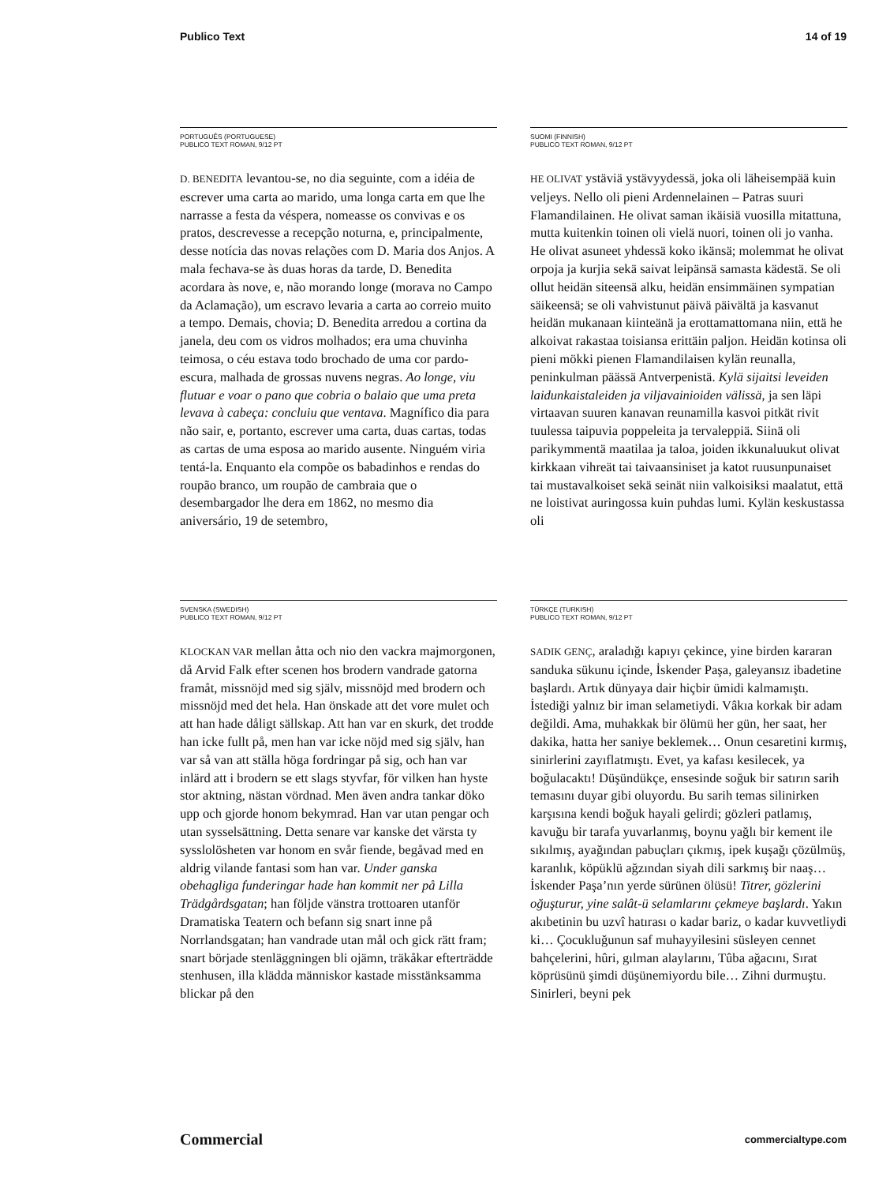Publico Text 14 of 19
PORTUGUÊS (PORTUGUESE)
PUBLICO TEXT ROMAN, 9/12 PT
D. BENEDITA levantou-se, no dia seguinte, com a idéia de escrever uma carta ao marido, uma longa carta em que lhe narrasse a festa da véspera, nomeasse os convivas e os pratos, descrevesse a recepção noturna, e, principalmente, desse notícia das novas relações com D. Maria dos Anjos. A mala fechava-se às duas horas da tarde, D. Benedita acordara às nove, e, não morando longe (morava no Campo da Aclamação), um escravo levaria a carta ao correio muito a tempo. Demais, chovia; D. Benedita arredou a cortina da janela, deu com os vidros molhados; era uma chuvinha teimosa, o céu estava todo brochado de uma cor pardo-escura, malhada de grossas nuvens negras. Ao longe, viu flutuar e voar o pano que cobria o balaio que uma preta levava à cabeça: concluiu que ventava. Magnífico dia para não sair, e, portanto, escrever uma carta, duas cartas, todas as cartas de uma esposa ao marido ausente. Ninguém viria tentá-la. Enquanto ela compõe os babadinhos e rendas do roupão branco, um roupão de cambraia que o desembargador lhe dera em 1862, no mesmo dia aniversário, 19 de setembro,
SUOMI (FINNISH)
PUBLICO TEXT ROMAN, 9/12 PT
HE OLIVAT ystäviä ystävyydessä, joka oli läheisempää kuin veljeys. Nello oli pieni Ardennelainen – Patras suuri Flamandilainen. He olivat saman ikäisiä vuosilla mitattuna, mutta kuitenkin toinen oli vielä nuori, toinen oli jo vanha. He olivat asuneet yhdessä koko ikänsä; molemmat he olivat orpoja ja kurjia sekä saivat leipänsä samasta kädestä. Se oli ollut heidän siteensä alku, heidän ensimmäinen sympatian säikeensä; se oli vahvistunut päivä päivältä ja kasvanut heidän mukanaan kiinteänä ja erottamattomana niin, että he alkoivat rakastaa toisiansa erittäin paljon. Heidän kotinsa oli pieni mökki pienen Flamandilaisen kylän reunalla, peninkulman päässä Antverpenistä. Kylä sijaitsi leveiden laidunkaistaleiden ja viljavainioiden välissä, ja sen läpi virtaavan suuren kanavan reunamilla kasvoi pitkät rivit tuulessa taipuvia poppeleita ja tervaleppiä. Siinä oli parikymmentä maatilaa ja taloa, joiden ikkunaluukut olivat kirkkaan vihreät tai taivaansiniset ja katot ruusunpunaiset tai mustavalkoiset sekä seinät niin valkoisiksi maalatut, että ne loistivat auringossa kuin puhdas lumi. Kylän keskustassa oli
SVENSKA (SWEDISH)
PUBLICO TEXT ROMAN, 9/12 PT
KLOCKAN VAR mellan åtta och nio den vackra majmorgonen, då Arvid Falk efter scenen hos brodern vandrade gatorna framåt, missnöjd med sig själv, missnöjd med brodern och missnöjd med det hela. Han önskade att det vore mulet och att han hade dåligt sällskap. Att han var en skurk, det trodde han icke fullt på, men han var icke nöjd med sig själv, han var så van att ställa höga fordringar på sig, och han var inlärd att i brodern se ett slags styvfar, för vilken han hyste stor aktning, nästan vördnad. Men även andra tankar döko upp och gjorde honom bekymrad. Han var utan pengar och utan sysselsättning. Detta senare var kanske det värsta ty sysslolösheten var honom en svår fiende, begåvad med en aldrig vilande fantasi som han var. Under ganska obehagliga funderingar hade han kommit ner på Lilla Trädgårdsgatan; han följde vänstra trottoaren utanför Dramatiska Teatern och befann sig snart inne på Norrlandsgatan; han vandrade utan mål och gick rätt fram; snart började stenläggningen bli ojämn, träkåkar efterträdde stenhusen, illa klädda människor kastade misstänksamma blickar på den
TÜRKÇE (TURKISH)
PUBLICO TEXT ROMAN, 9/12 PT
SADIK GENÇ, araladığı kapıyı çekince, yine birden kararan sanduka sükunu içinde, İskender Paşa, galeyansız ibadetine başlardı. Artık dünyaya dair hiçbir ümidi kalmamıştı. İstediği yalnız bir iman selametiydi. Vâkıa korkak bir adam değildi. Ama, muhakkak bir ölümü her gün, her saat, her dakika, hatta her saniye beklemek… Onun cesaretini kırmış, sinirlerini zayıflatmıştı. Evet, ya kafası kesilecek, ya boğulacaktı! Düşündükçe, ensesinde soğuk bir satırın sarih temasını duyar gibi oluyordu. Bu sarih temas silinirken karşısına kendi boğuk hayali gelirdi; gözleri patlamış, kavuğu bir tarafa yuvarlanmış, boynu yağlı bir kement ile sıkılmış, ayağından pabuçları çıkmış, ipek kuşağı çözülmüş, karanlık, köpüklü ağzından siyah dili sarkmış bir naaş… İskender Paşa’nın yerde sürünen ölüsü! Titrer, gözlerini oğuşturur, yine salât-ü selamlarını çekmeye başlardı. Yakın akıbetinin bu uzvî hatırası o kadar bariz, o kadar kuvvetliydi ki… Çocukluğunun saf muhayyilesini süsleyen cennet bahçelerini, hûri, gılman alaylarını, Tûba ağacını, Sırat köprüsünü şimdi düşünemiyordu bile… Zihni durmuştu. Sinirleri, beyni pek
Commercial commercialtype.com